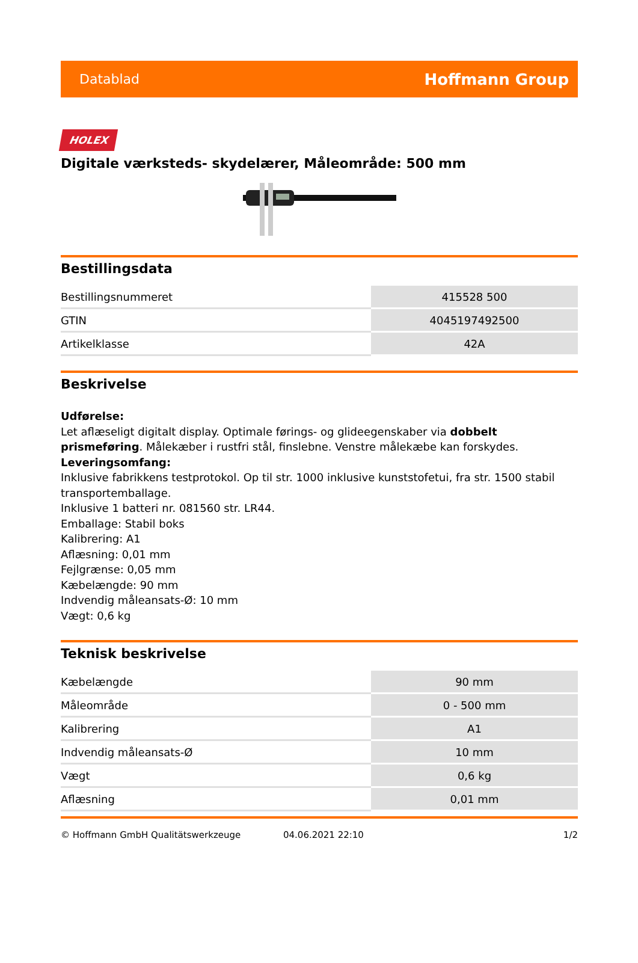Datablad Hoffmann Group
HOLEX
Digitale værksteds- skydelærer, Måleområde: 500 mm
Bestillingsdata
| Bestillingsnummeret | 415528 500 |
| GTIN | 4045197492500 |
| Artikelklasse | 42A |
Beskrivelse
Udførelse:
Let aflæseligt digitalt display. Optimale førings- og glideegenskaber via dobbelt prismeføring. Målekæber i rustfri stål, finslebne. Venstre målekæbe kan forskydes.
Leveringsomfang:
Inklusive fabrikkens testprotokol. Op til str. 1000 inklusive kunststofetui, fra str. 1500 stabil transportemballage.
Inklusive 1 batteri nr. 081560 str. LR44.
Emballage: Stabil boks
Kalibrering: A1
Aflæsning: 0,01 mm
Fejlgrænse: 0,05 mm
Kæbelængde: 90 mm
Indvendig måleansats-Ø: 10 mm
Vægt: 0,6 kg
Teknisk beskrivelse
| Kæbelængde | 90 mm |
| Måleområde | 0 - 500 mm |
| Kalibrering | A1 |
| Indvendig måleansats-Ø | 10 mm |
| Vægt | 0,6 kg |
| Aflæsning | 0,01 mm |
© Hoffmann GmbH Qualitätswerkzeuge 04.06.2021 22:10 1/2